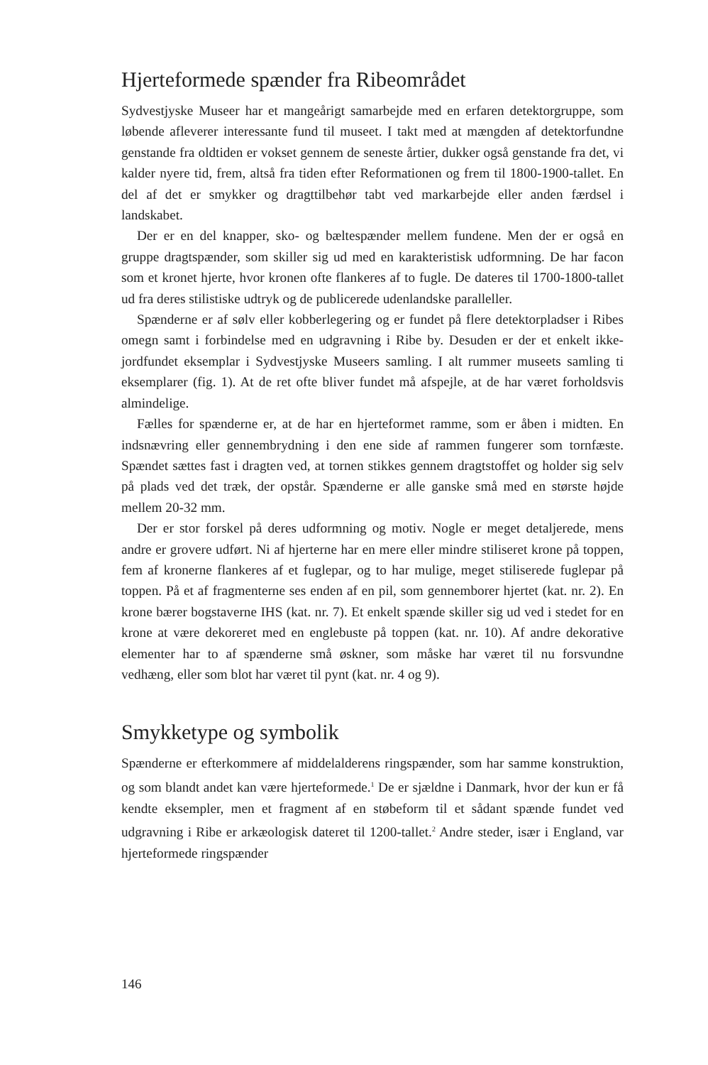Hjerteformede spænder fra Ribeområdet
Sydvestjyske Museer har et mangeårigt samarbejde med en erfaren detektorgruppe, som løbende afleverer interessante fund til museet. I takt med at mængden af detektorfundne genstande fra oldtiden er vokset gennem de seneste årtier, dukker også genstande fra det, vi kalder nyere tid, frem, altså fra tiden efter Reformationen og frem til 1800-1900-tallet. En del af det er smykker og dragttilbehør tabt ved markarbejde eller anden færdsel i landskabet.
Der er en del knapper, sko- og bæltespænder mellem fundene. Men der er også en gruppe dragtspænder, som skiller sig ud med en karakteristisk udformning. De har facon som et kronet hjerte, hvor kronen ofte flankeres af to fugle. De dateres til 1700-1800-tallet ud fra deres stilistiske udtryk og de publicerede udenlandske paralleller.
Spænderne er af sølv eller kobberlegering og er fundet på flere detektorpladser i Ribes omegn samt i forbindelse med en udgravning i Ribe by. Desuden er der et enkelt ikke-jordfundet eksemplar i Sydvestjyske Museers samling. I alt rummer museets samling ti eksemplarer (fig. 1). At de ret ofte bliver fundet må afspejle, at de har været forholdsvis almindelige.
Fælles for spænderne er, at de har en hjerteformet ramme, som er åben i midten. En indsnævring eller gennembrydning i den ene side af rammen fungerer som tornfæste. Spændet sættes fast i dragten ved, at tornen stikkes gennem dragtstoffet og holder sig selv på plads ved det træk, der opstår. Spænderne er alle ganske små med en største højde mellem 20-32 mm.
Der er stor forskel på deres udformning og motiv. Nogle er meget detaljerede, mens andre er grovere udført. Ni af hjerterne har en mere eller mindre stiliseret krone på toppen, fem af kronerne flankeres af et fuglepar, og to har mulige, meget stiliserede fuglepar på toppen. På et af fragmenterne ses enden af en pil, som gennemborer hjertet (kat. nr. 2). En krone bærer bogstaverne IHS (kat. nr. 7). Et enkelt spænde skiller sig ud ved i stedet for en krone at være dekoreret med en englebuste på toppen (kat. nr. 10). Af andre dekorative elementer har to af spænderne små øskner, som måske har været til nu forsvundne vedhæng, eller som blot har været til pynt (kat. nr. 4 og 9).
Smykketype og symbolik
Spænderne er efterkommere af middelalderens ringspænder, som har samme konstruktion, og som blandt andet kan være hjerteformede.<sup>1</sup> De er sjældne i Danmark, hvor der kun er få kendte eksempler, men et fragment af en støbeform til et sådant spænde fundet ved udgravning i Ribe er arkæologisk dateret til 1200-tallet.<sup>2</sup> Andre steder, især i England, var hjerteformede ringspænder
146